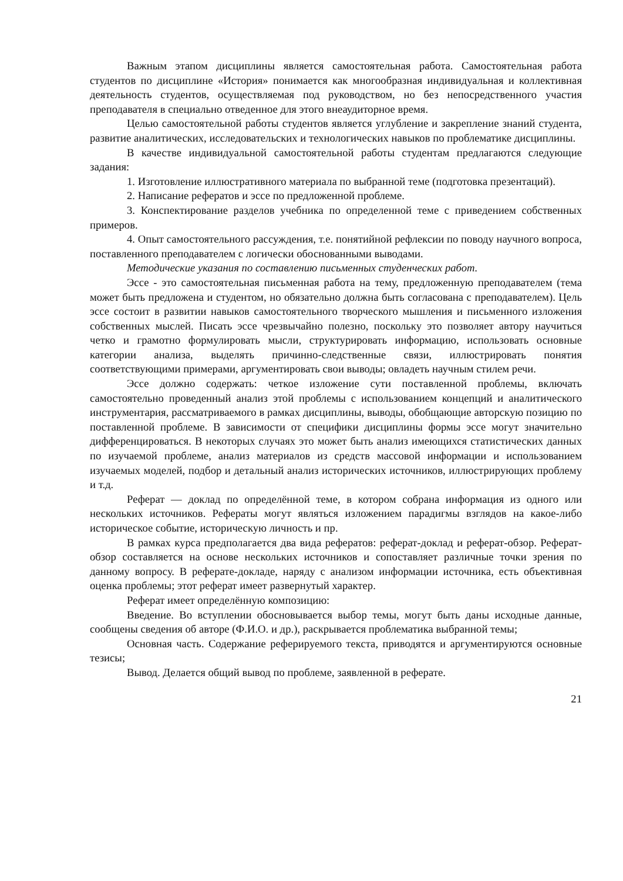Важным этапом дисциплины является самостоятельная работа. Самостоятельная работа студентов по дисциплине «История» понимается как многообразная индивидуальная и коллективная деятельность студентов, осуществляемая под руководством, но без непосредственного участия преподавателя в специально отведенное для этого внеаудиторное время.
Целью самостоятельной работы студентов является углубление и закрепление знаний студента, развитие аналитических, исследовательских и технологических навыков по проблематике дисциплины.
В качестве индивидуальной самостоятельной работы студентам предлагаются следующие задания:
1. Изготовление иллюстративного материала по выбранной теме (подготовка презентаций).
2. Написание рефератов и эссе по предложенной проблеме.
3. Конспектирование разделов учебника по определенной теме с приведением собственных примеров.
4. Опыт самостоятельного рассуждения, т.е. понятийной рефлексии по поводу научного вопроса, поставленного преподавателем с логически обоснованными выводами.
Методические указания по составлению письменных студенческих работ.
Эссе - это самостоятельная письменная работа на тему, предложенную преподавателем (тема может быть предложена и студентом, но обязательно должна быть согласована с преподавателем). Цель эссе состоит в развитии навыков самостоятельного творческого мышления и письменного изложения собственных мыслей. Писать эссе чрезвычайно полезно, поскольку это позволяет автору научиться четко и грамотно формулировать мысли, структурировать информацию, использовать основные категории анализа, выделять причинно-следственные связи, иллюстрировать понятия соответствующими примерами, аргументировать свои выводы; овладеть научным стилем речи.
Эссе должно содержать: четкое изложение сути поставленной проблемы, включать самостоятельно проведенный анализ этой проблемы с использованием концепций и аналитического инструментария, рассматриваемого в рамках дисциплины, выводы, обобщающие авторскую позицию по поставленной проблеме. В зависимости от специфики дисциплины формы эссе могут значительно дифференцироваться. В некоторых случаях это может быть анализ имеющихся статистических данных по изучаемой проблеме, анализ материалов из средств массовой информации и использованием изучаемых моделей, подбор и детальный анализ исторических источников, иллюстрирующих проблему и т.д.
Реферат — доклад по определённой теме, в котором собрана информация из одного или нескольких источников. Рефераты могут являться изложением парадигмы взглядов на какое-либо историческое событие, историческую личность и пр.
В рамках курса предполагается два вида рефератов: реферат-доклад и реферат-обзор. Реферат-обзор составляется на основе нескольких источников и сопоставляет различные точки зрения по данному вопросу. В реферате-докладе, наряду с анализом информации источника, есть объективная оценка проблемы; этот реферат имеет развернутый характер.
Реферат имеет определённую композицию:
Введение. Во вступлении обосновывается выбор темы, могут быть даны исходные данные, сообщены сведения об авторе (Ф.И.О. и др.), раскрывается проблематика выбранной темы;
Основная часть. Содержание реферируемого текста, приводятся и аргументируются основные тезисы;
Вывод. Делается общий вывод по проблеме, заявленной в реферате.
21